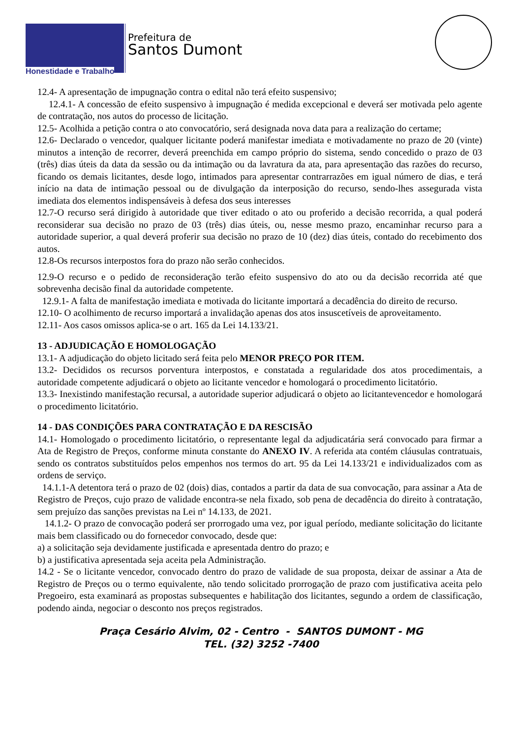Honestidade e Trabalho
Prefeitura de
Santos Dumont
12.4- A apresentação de impugnação contra o edital não terá efeito suspensivo;
12.4.1- A concessão de efeito suspensivo à impugnação é medida excepcional e deverá ser motivada pelo agente de contratação, nos autos do processo de licitação.
12.5- Acolhida a petição contra o ato convocatório, será designada nova data para a realização do certame;
12.6- Declarado o vencedor, qualquer licitante poderá manifestar imediata e motivadamente no prazo de 20 (vinte) minutos a intenção de recorrer, deverá preenchida em campo próprio do sistema, sendo concedido o prazo de 03 (três) dias úteis da data da sessão ou da intimação ou da lavratura da ata, para apresentação das razões do recurso, ficando os demais licitantes, desde logo, intimados para apresentar contrarrazões em igual número de dias, e terá início na data de intimação pessoal ou de divulgação da interposição do recurso, sendo-lhes assegurada vista imediata dos elementos indispensáveis à defesa dos seus interesses
12.7-O recurso será dirigido à autoridade que tiver editado o ato ou proferido a decisão recorrida, a qual poderá reconsiderar sua decisão no prazo de 03 (três) dias úteis, ou, nesse mesmo prazo, encaminhar recurso para a autoridade superior, a qual deverá proferir sua decisão no prazo de 10 (dez) dias úteis, contado do recebimento dos autos.
12.8-Os recursos interpostos fora do prazo não serão conhecidos.
12.9-O recurso e o pedido de reconsideração terão efeito suspensivo do ato ou da decisão recorrida até que sobrevenha decisão final da autoridade competente.
12.9.1- A falta de manifestação imediata e motivada do licitante importará a decadência do direito de recurso.
12.10- O acolhimento de recurso importará a invalidação apenas dos atos insuscetíveis de aproveitamento.
12.11- Aos casos omissos aplica-se o art. 165 da Lei 14.133/21.
13 - ADJUDICAÇÃO E HOMOLOGAÇÃO
13.1- A adjudicação do objeto licitado será feita pelo MENOR PREÇO POR ITEM.
13.2- Decididos os recursos porventura interpostos, e constatada a regularidade dos atos procedimentais, a autoridade competente adjudicará o objeto ao licitante vencedor e homologará o procedimento licitatório.
13.3- Inexistindo manifestação recursal, a autoridade superior adjudicará o objeto ao licitantevencedor e homologará o procedimento licitatório.
14 - DAS CONDIÇÕES PARA CONTRATAÇÃO E DA RESCISÃO
14.1- Homologado o procedimento licitatório, o representante legal da adjudicatária será convocado para firmar a Ata de Registro de Preços, conforme minuta constante do ANEXO IV. A referida ata contém cláusulas contratuais, sendo os contratos substituídos pelos empenhos nos termos do art. 95 da Lei 14.133/21 e individualizados com as ordens de serviço.
14.1.1-A detentora terá o prazo de 02 (dois) dias, contados a partir da data de sua convocação, para assinar a Ata de Registro de Preços, cujo prazo de validade encontra-se nela fixado, sob pena de decadência do direito à contratação, sem prejuízo das sanções previstas na Lei nº 14.133, de 2021.
14.1.2- O prazo de convocação poderá ser prorrogado uma vez, por igual período, mediante solicitação do licitante mais bem classificado ou do fornecedor convocado, desde que:
a) a solicitação seja devidamente justificada e apresentada dentro do prazo; e
b) a justificativa apresentada seja aceita pela Administração.
14.2 - Se o licitante vencedor, convocado dentro do prazo de validade de sua proposta, deixar de assinar a Ata de Registro de Preços ou o termo equivalente, não tendo solicitado prorrogação de prazo com justificativa aceita pelo Pregoeiro, esta examinará as propostas subsequentes e habilitação dos licitantes, segundo a ordem de classificação, podendo ainda, negociar o desconto nos preços registrados.
Praça Cesário Alvim, 02 - Centro - SANTOS DUMONT - MG
TEL. (32) 3252 -7400